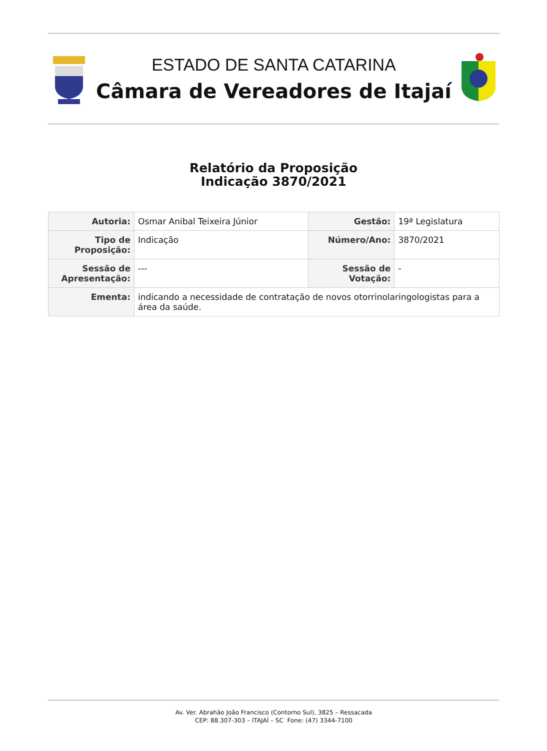ESTADO DE SANTA CATARINA
Câmara de Vereadores de Itajaí
Relatório da Proposição
Indicação 3870/2021
| Autoria: | Osmar Anibal Teixeira Júnior | Gestão: | 19ª Legislatura |
| Tipo de Proposição: | Indicação | Número/Ano: | 3870/2021 |
| Sessão de Apresentação: | --- | Sessão de Votação: | - |
| Ementa: | indicando a necessidade de contratação de novos otorrinolaringologistas para a área da saúde. | | |
Av. Ver. Abrahão João Francisco (Contorno Sul), 3825 – Ressacada
CEP: 88.307-303 – ITAJAÍ – SC Fone: (47) 3344-7100